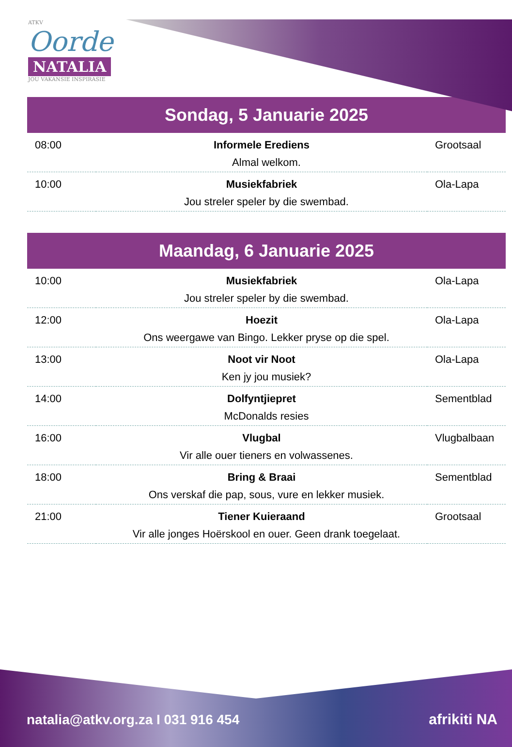ATKV
Oorde
NATALIA
JOU VAKANSIE INSPIRASIE
Sondag, 5 Januarie 2025
| 08:00 | Informele Erediens | Grootsaal |
| Almal welkom. | | |
| 10:00 | Musiekfabriek | Ola-Lapa |
| Jou streler speler by die swembad. | | |
Maandag, 6 Januarie 2025
| 10:00 | Musiekfabriek | Ola-Lapa |
| Jou streler speler by die swembad. | | |
| 12:00 | Hoezit | Ola-Lapa |
| Ons weergawe van Bingo. Lekker pryse op die spel. | | |
| 13:00 | Noot vir Noot | Ola-Lapa |
| Ken jy jou musiek? | | |
| 14:00 | Dolfyntjiepret | Sementblad |
| McDonalds resies | | |
| 16:00 | Vlugbal | Vlugbalbaan |
| Vir alle ouer tieners en volwassenes. | | |
| 18:00 | Bring & Braai | Sementblad |
| Ons verskaf die pap, sous, vure en lekker musiek. | | |
| 21:00 | Tiener Kuieraand | Grootsaal |
| Vir alle jonges Hoërskool en ouer. Geen drank toegelaat. | | |
natalia@atkv.org.za I 031 916 454
afrikiti NA